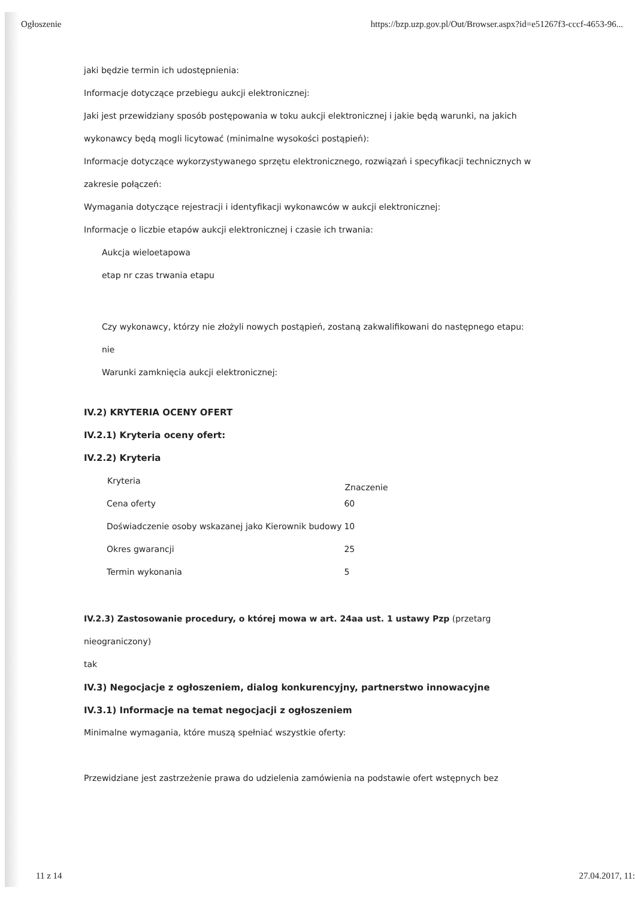Ogłoszenie https://bzp.uzp.gov.pl/Out/Browser.aspx?id=e51267f3-cccf-4653-96...
jaki będzie termin ich udostępnienia:
Informacje dotyczące przebiegu aukcji elektronicznej:
Jaki jest przewidziany sposób postępowania w toku aukcji elektronicznej i jakie będą warunki, na jakich
wykonawcy będą mogli licytować (minimalne wysokości postąpień):
Informacje dotyczące wykorzystywanego sprzętu elektronicznego, rozwiązań i specyfikacji technicznych w
zakresie połączeń:
Wymagania dotyczące rejestracji i identyfikacji wykonawców w aukcji elektronicznej:
Informacje o liczbie etapów aukcji elektronicznej i czasie ich trwania:
Aukcja wieloetapowa
etap nr czas trwania etapu
Czy wykonawcy, którzy nie złożyli nowych postąpień, zostaną zakwalifikowani do następnego etapu:
nie
Warunki zamknięcia aukcji elektronicznej:
IV.2) KRYTERIA OCENY OFERT
IV.2.1) Kryteria oceny ofert:
IV.2.2) Kryteria
| Kryteria | Znaczenie |
| --- | --- |
| Cena oferty | 60 |
| Doświadczenie osoby wskazanej jako Kierownik budowy | 10 |
| Okres gwarancji | 25 |
| Termin wykonania | 5 |
IV.2.3) Zastosowanie procedury, o której mowa w art. 24aa ust. 1 ustawy Pzp (przetarg
nieograniczony)
tak
IV.3) Negocjacje z ogłoszeniem, dialog konkurencyjny, partnerstwo innowacyjne
IV.3.1) Informacje na temat negocjacji z ogłoszeniem
Minimalne wymagania, które muszą spełniać wszystkie oferty:
Przewidziane jest zastrzeżenie prawa do udzielenia zamówienia na podstawie ofert wstępnych bez
11 z 14 27.04.2017, 11: